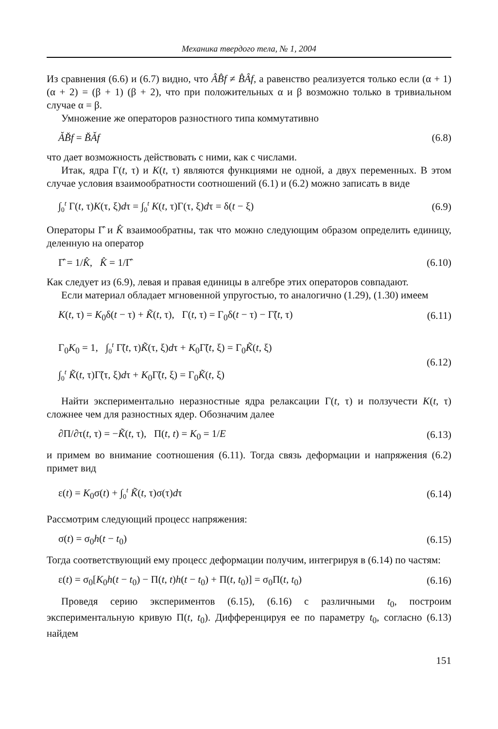Механика твердого тела, № 1, 2004
Из сравнения (6.6) и (6.7) видно, что ÂB̂f ≠ B̂Âf, а равенство реализуется только если (α + 1)(α + 2) = (β + 1) (β + 2), что при положительных α и β возможно только в тривиальном случае α = β.
Умножение же операторов разностного типа коммутативно
ǍB̌f = B̌Ǎf (6.8)
что дает возможность действовать с ними, как с числами.
Итак, ядра Γ(t, τ) и K(t, τ) являются функциями не одной, а двух переменных. В этом случае условия взаимообратности соотношений (6.1) и (6.2) можно записать в виде
∫<sub>0</sub><sup>t</sup> Γ(t, τ)K(τ, ξ)dτ = ∫<sub>0</sub><sup>t</sup> K(t, τ)Γ(τ, ξ)dτ = δ(t − ξ) (6.9)
Операторы Γ̂ и K̂ взаимообратны, так что можно следующим образом определить единицу, деленную на оператор
Γ̂ = 1/K̂, K̂ = 1/Γ̂ (6.10)
Как следует из (6.9), левая и правая единицы в алгебре этих операторов совпадают.
Если материал обладает мгновенной упругостью, то аналогично (1.29), (1.30) имеем
K(t, τ) = K<sub>0</sub>δ(t − τ) + K̃(t, τ), Γ(t, τ) = Γ<sub>0</sub>δ(t − τ) − Γ̃(t, τ) (6.11)
Γ<sub>0</sub>K<sub>0</sub> = 1, ∫<sub>0</sub><sup>t</sup> Γ̃(t, τ)K̃(τ, ξ)dτ + K<sub>0</sub>Γ̃(t, ξ) = Γ<sub>0</sub>K̃(t, ξ)
∫<sub>0</sub><sup>t</sup> K̃(t, τ)Γ̃(τ, ξ)dτ + K<sub>0</sub>Γ̃(t, ξ) = Γ<sub>0</sub>K̃(t, ξ) (6.12)
Найти экспериментально неразностные ядра релаксации Γ(t, τ) и ползучести K(t, τ) сложнее чем для разностных ядер. Обозначим далее
∂Π/∂τ(t, τ) = −K̃(t, τ), Π(t, t) = K<sub>0</sub> = 1/E (6.13)
и примем во внимание соотношения (6.11). Тогда связь деформации и напряжения (6.2) примет вид
ε(t) = K<sub>0</sub>σ(t) + ∫<sub>0</sub><sup>t</sup> K̃(t, τ)σ(τ)dτ (6.14)
Рассмотрим следующий процесс напряжения:
σ(t) = σ<sub>0</sub>h(t − t<sub>0</sub>) (6.15)
Тогда соответствующий ему процесс деформации получим, интегрируя в (6.14) по частям:
ε(t) = σ<sub>0</sub>[K<sub>0</sub>h(t − t<sub>0</sub>) − Π(t, t)h(t − t<sub>0</sub>) + Π(t, t<sub>0</sub>)] = σ<sub>0</sub>Π(t, t<sub>0</sub>) (6.16)
Проведя серию экспериментов (6.15), (6.16) с различными t<sub>0</sub>, построим экспериментальную кривую Π(t, t<sub>0</sub>). Дифференцируя ее по параметру t<sub>0</sub>, согласно (6.13) найдем
151